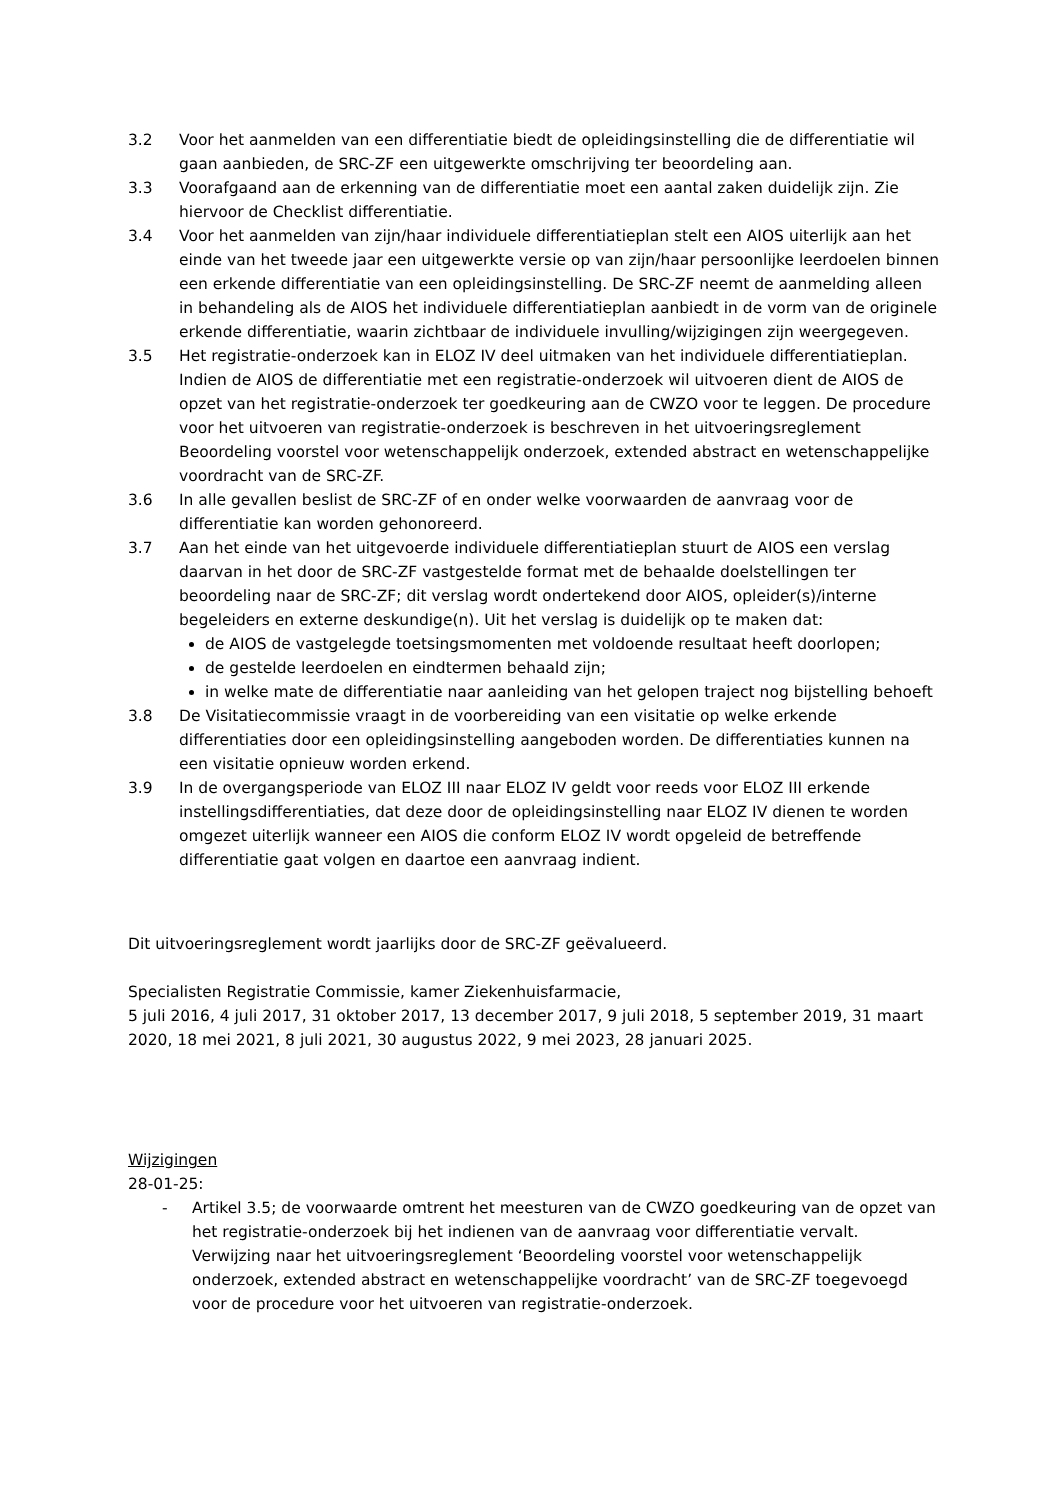3.2 Voor het aanmelden van een differentiatie biedt de opleidingsinstelling die de differentiatie wil gaan aanbieden, de SRC-ZF een uitgewerkte omschrijving ter beoordeling aan.
3.3 Voorafgaand aan de erkenning van de differentiatie moet een aantal zaken duidelijk zijn. Zie hiervoor de Checklist differentiatie.
3.4 Voor het aanmelden van zijn/haar individuele differentiatieplan stelt een AIOS uiterlijk aan het einde van het tweede jaar een uitgewerkte versie op van zijn/haar persoonlijke leerdoelen binnen een erkende differentiatie van een opleidingsinstelling. De SRC-ZF neemt de aanmelding alleen in behandeling als de AIOS het individuele differentiatieplan aanbiedt in de vorm van de originele erkende differentiatie, waarin zichtbaar de individuele invulling/wijzigingen zijn weergegeven.
3.5 Het registratie-onderzoek kan in ELOZ IV deel uitmaken van het individuele differentiatieplan.
Indien de AIOS de differentiatie met een registratie-onderzoek wil uitvoeren dient de AIOS de opzet van het registratie-onderzoek ter goedkeuring aan de CWZO voor te leggen. De procedure voor het uitvoeren van registratie-onderzoek is beschreven in het uitvoeringsreglement Beoordeling voorstel voor wetenschappelijk onderzoek, extended abstract en wetenschappelijke voordracht van de SRC-ZF.
3.6 In alle gevallen beslist de SRC-ZF of en onder welke voorwaarden de aanvraag voor de differentiatie kan worden gehonoreerd.
3.7 Aan het einde van het uitgevoerde individuele differentiatieplan stuurt de AIOS een verslag daarvan in het door de SRC-ZF vastgestelde format met de behaalde doelstellingen ter beoordeling naar de SRC-ZF; dit verslag wordt ondertekend door AIOS, opleider(s)/interne begeleiders en externe deskundige(n). Uit het verslag is duidelijk op te maken dat:
de AIOS de vastgelegde toetsingsmomenten met voldoende resultaat heeft doorlopen;
de gestelde leerdoelen en eindtermen behaald zijn;
in welke mate de differentiatie naar aanleiding van het gelopen traject nog bijstelling behoeft
3.8 De Visitatiecommissie vraagt in de voorbereiding van een visitatie op welke erkende differentiaties door een opleidingsinstelling aangeboden worden. De differentiaties kunnen na een visitatie opnieuw worden erkend.
3.9 In de overgangsperiode van ELOZ III naar ELOZ IV geldt voor reeds voor ELOZ III erkende instellingsdifferentiaties, dat deze door de opleidingsinstelling naar ELOZ IV dienen te worden omgezet uiterlijk wanneer een AIOS die conform ELOZ IV wordt opgeleid de betreffende differentiatie gaat volgen en daartoe een aanvraag indient.
Dit uitvoeringsreglement wordt jaarlijks door de SRC-ZF geëvalueerd.
Specialisten Registratie Commissie, kamer Ziekenhuisfarmacie,
5 juli 2016, 4 juli 2017, 31 oktober 2017, 13 december 2017, 9 juli 2018, 5 september 2019, 31 maart 2020, 18 mei 2021, 8 juli 2021, 30 augustus 2022, 9 mei 2023, 28 januari 2025.
Wijzigingen
28-01-25:
- Artikel 3.5; de voorwaarde omtrent het meesturen van de CWZO goedkeuring van de opzet van het registratie-onderzoek bij het indienen van de aanvraag voor differentiatie vervalt. Verwijzing naar het uitvoeringsreglement ‘Beoordeling voorstel voor wetenschappelijk onderzoek, extended abstract en wetenschappelijke voordracht’ van de SRC-ZF toegevoegd voor de procedure voor het uitvoeren van registratie-onderzoek.